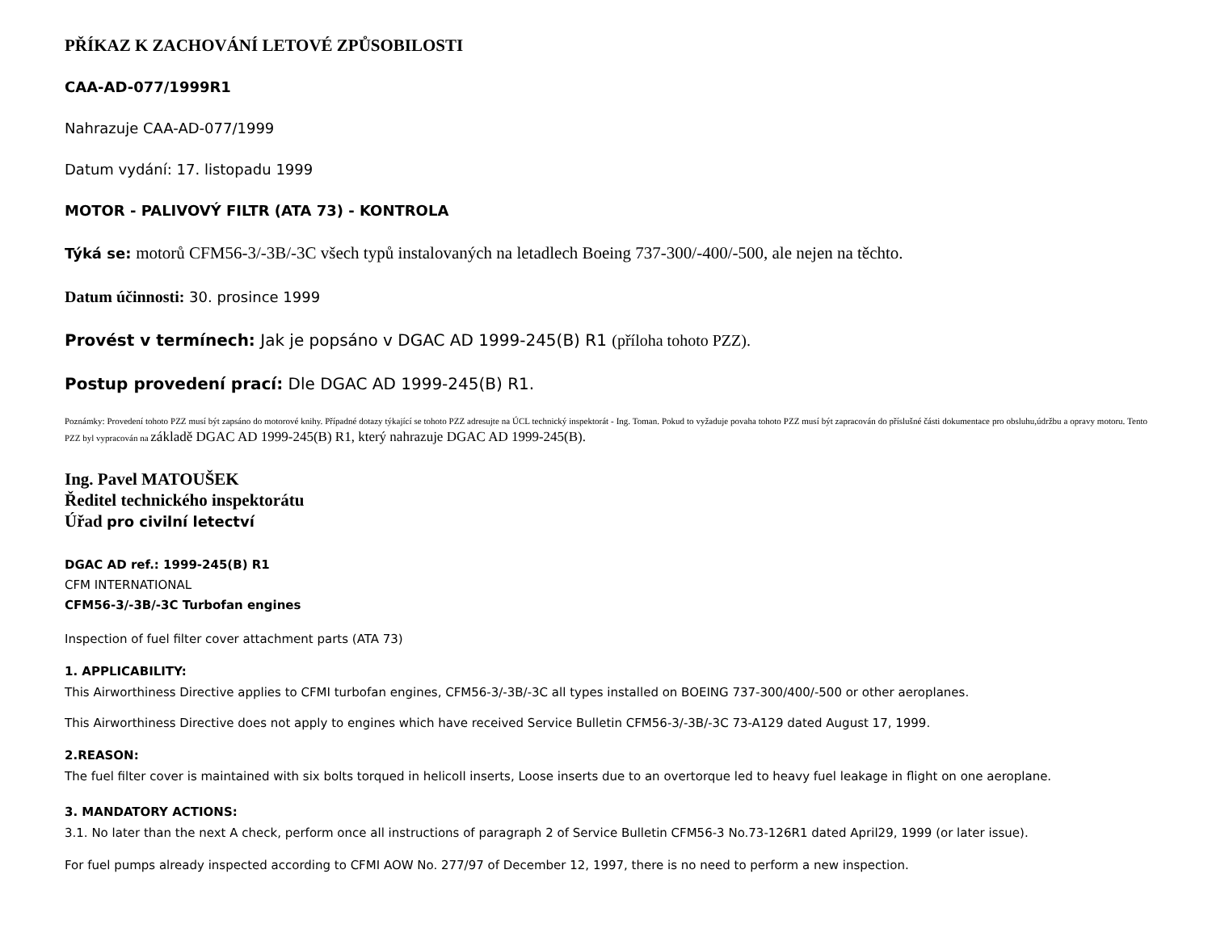PŘÍKAZ K ZACHOVÁNÍ LETOVÉ ZPŮSOBILOSTI
CAA-AD-077/1999R1
Nahrazuje CAA-AD-077/1999
Datum vydání: 17. listopadu 1999
MOTOR - PALIVOVÝ FILTR (ATA 73) - KONTROLA
Týká se: motorů CFM56-3/-3B/-3C všech typů instalovaných na letadlech Boeing 737-300/-400/-500, ale nejen na těchto.
Datum účinnosti: 30. prosince 1999
Provést v termínech: Jak je popsáno v DGAC AD 1999-245(B) R1 (příloha tohoto PZZ).
Postup provedení prací: Dle DGAC AD 1999-245(B) R1.
Poznámky: Provedení tohoto PZZ musí být zapsáno do motorové knihy. Případné dotazy týkající se tohoto PZZ adresujte na ÚCL technický inspektorát - Ing. Toman. Pokud to vyžaduje povaha tohoto PZZ musí být zapracován do příslušné části dokumentace pro obsluhu,údržbu a opravy motoru. Tento PZZ byl vypracován na základě DGAC AD 1999-245(B) R1, který nahrazuje DGAC AD 1999-245(B).
Ing. Pavel MATOUŠEK
Ředitel technického inspektorátu
Úřad pro civilní letectví
DGAC AD ref.: 1999-245(B) R1
CFM INTERNATIONAL
CFM56-3/-3B/-3C Turbofan engines
Inspection of fuel filter cover attachment parts (ATA 73)
1. APPLICABILITY:
This Airworthiness Directive applies to CFMI turbofan engines, CFM56-3/-3B/-3C all types installed on BOEING 737-300/400/-500 or other aeroplanes.
This Airworthiness Directive does not apply to engines which have received Service Bulletin CFM56-3/-3B/-3C 73-A129 dated August 17, 1999.
2.REASON:
The fuel filter cover is maintained with six bolts torqued in helicoll inserts, Loose inserts due to an overtorque led to heavy fuel leakage in flight on one aeroplane.
3. MANDATORY ACTIONS:
3.1. No later than the next A check, perform once all instructions of paragraph 2 of Service Bulletin CFM56-3 No.73-126R1 dated April29, 1999 (or later issue).
For fuel pumps already inspected according to CFMI AOW No. 277/97 of December 12, 1997, there is no need to perform a new inspection.